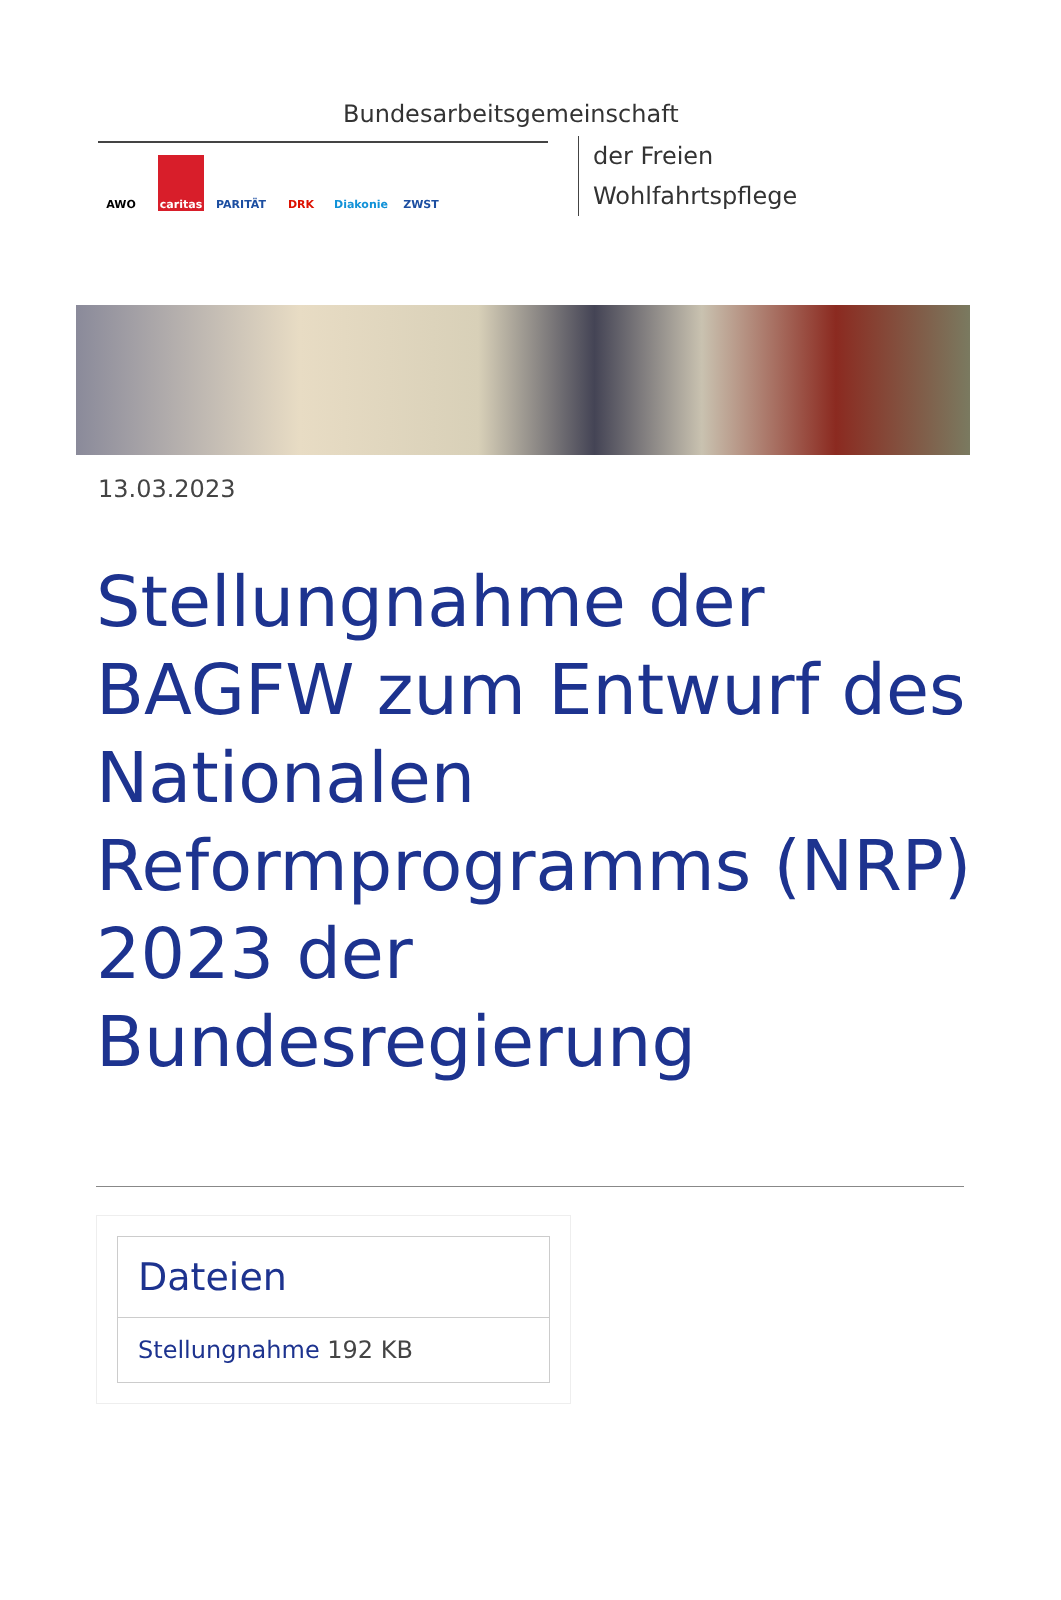Bundesarbeitsgemeinschaft
AWO
caritas
PARITÄT
DRK
Diakonie
ZWST
der Freien
Wohlfahrtspflege
13.03.2023
Stellungnahme der BAGFW zum Entwurf des Nationalen Reformprogramms (NRP) 2023 der Bundesregierung
Dateien
Stellungnahme 192 KB